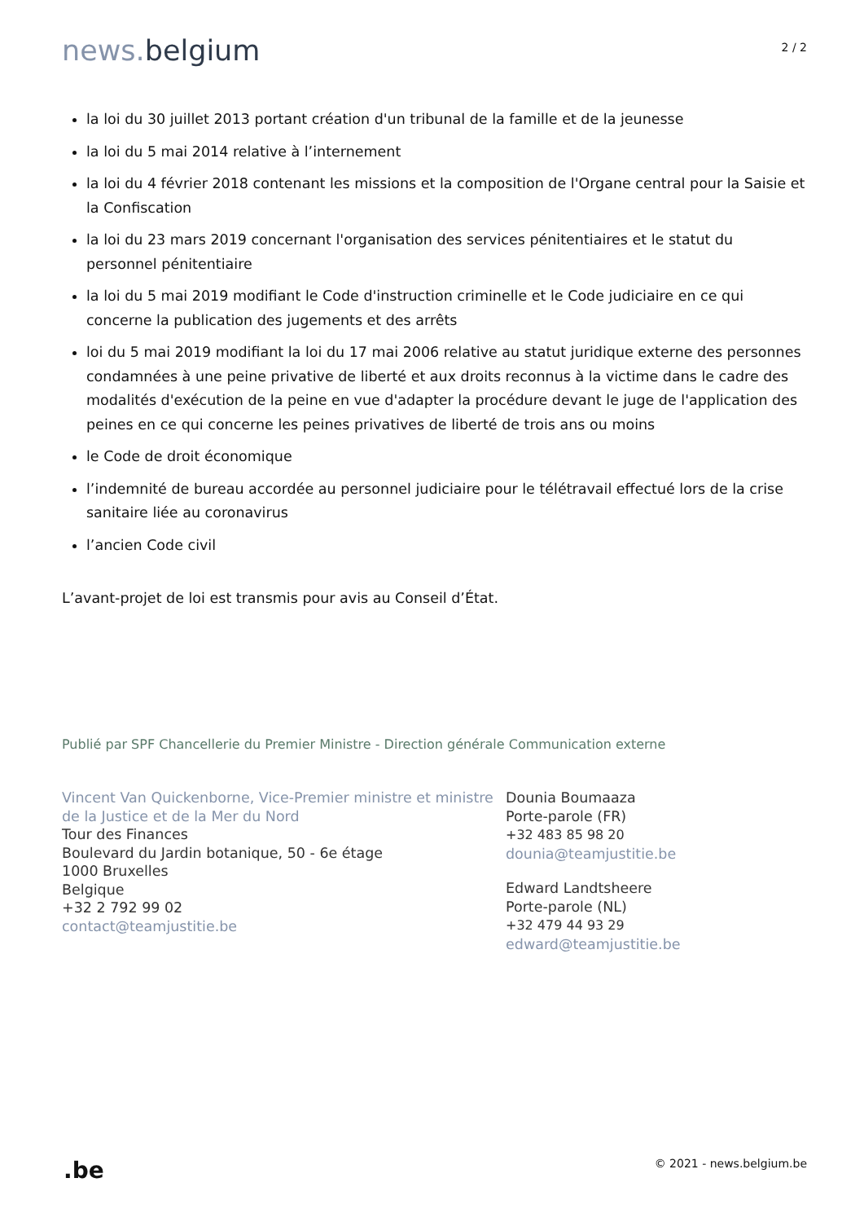news. belgium
2 / 2
la loi du 30 juillet 2013 portant création d'un tribunal de la famille et de la jeunesse
la loi du 5 mai 2014 relative à l’internement
la loi du 4 février 2018 contenant les missions et la composition de l'Organe central pour la Saisie et la Confiscation
la loi du 23 mars 2019 concernant l'organisation des services pénitentiaires et le statut du personnel pénitentiaire
la loi du 5 mai 2019 modifiant le Code d'instruction criminelle et le Code judiciaire en ce qui concerne la publication des jugements et des arrêts
loi du 5 mai 2019 modifiant la loi du 17 mai 2006 relative au statut juridique externe des personnes condamnées à une peine privative de liberté et aux droits reconnus à la victime dans le cadre des modalités d'exécution de la peine en vue d'adapter la procédure devant le juge de l'application des peines en ce qui concerne les peines privatives de liberté de trois ans ou moins
le Code de droit économique
l’indemnité de bureau accordée au personnel judiciaire pour le télétravail effectué lors de la crise sanitaire liée au coronavirus
l’ancien Code civil
L’avant-projet de loi est transmis pour avis au Conseil d’État.
Publié par SPF Chancellerie du Premier Ministre - Direction générale Communication externe
Vincent Van Quickenborne, Vice-Premier ministre et ministre de la Justice et de la Mer du Nord
Tour des Finances
Boulevard du Jardin botanique, 50 - 6e étage
1000 Bruxelles
Belgique
+32 2 792 99 02
contact@teamjustitie.be
Dounia Boumaaza
Porte-parole (FR)
+32 483 85 98 20
dounia@teamjustitie.be
Edward Landtsheere
Porte-parole (NL)
+32 479 44 93 29
edward@teamjustitie.be
.be
© 2021 - news.belgium.be